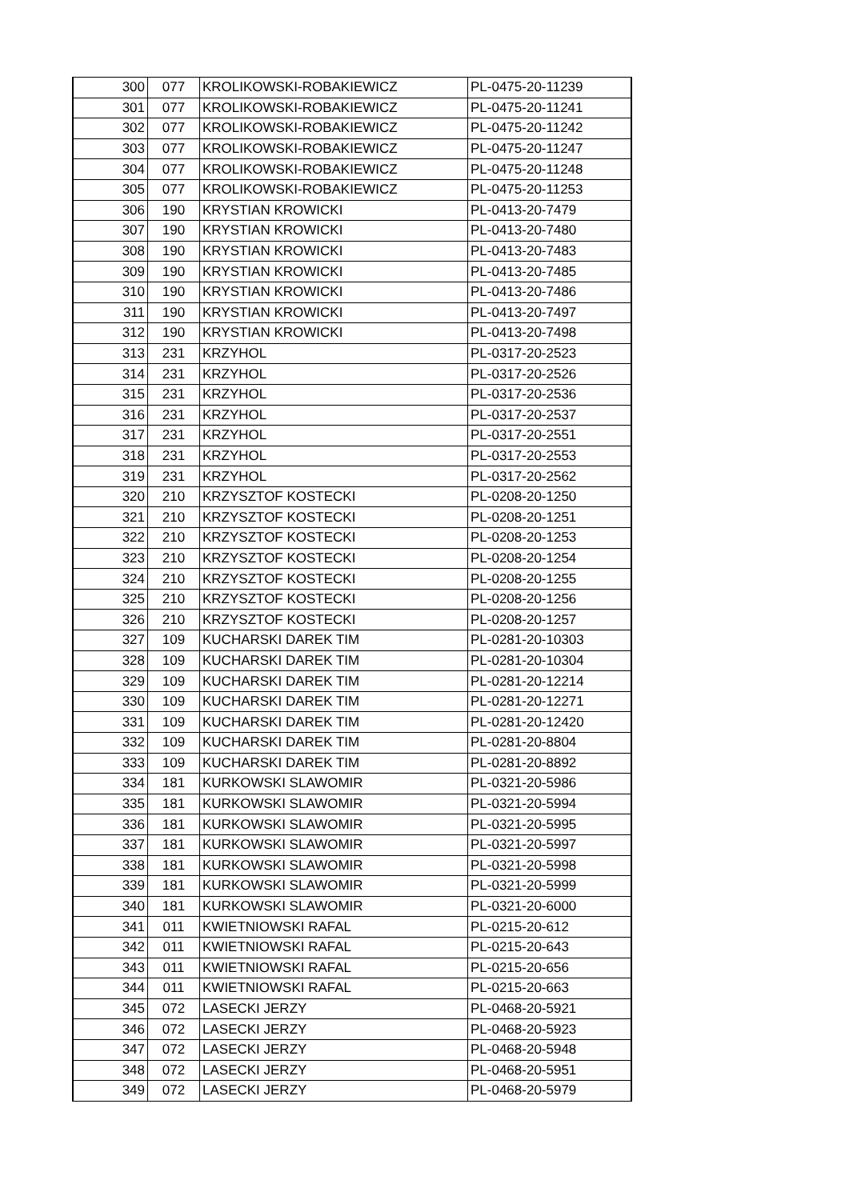| 300 | 077 | KROLIKOWSKI-ROBAKIEWICZ | PL-0475-20-11239 |
| 301 | 077 | KROLIKOWSKI-ROBAKIEWICZ | PL-0475-20-11241 |
| 302 | 077 | KROLIKOWSKI-ROBAKIEWICZ | PL-0475-20-11242 |
| 303 | 077 | KROLIKOWSKI-ROBAKIEWICZ | PL-0475-20-11247 |
| 304 | 077 | KROLIKOWSKI-ROBAKIEWICZ | PL-0475-20-11248 |
| 305 | 077 | KROLIKOWSKI-ROBAKIEWICZ | PL-0475-20-11253 |
| 306 | 190 | KRYSTIAN KROWICKI | PL-0413-20-7479 |
| 307 | 190 | KRYSTIAN KROWICKI | PL-0413-20-7480 |
| 308 | 190 | KRYSTIAN KROWICKI | PL-0413-20-7483 |
| 309 | 190 | KRYSTIAN KROWICKI | PL-0413-20-7485 |
| 310 | 190 | KRYSTIAN KROWICKI | PL-0413-20-7486 |
| 311 | 190 | KRYSTIAN KROWICKI | PL-0413-20-7497 |
| 312 | 190 | KRYSTIAN KROWICKI | PL-0413-20-7498 |
| 313 | 231 | KRZYHOL | PL-0317-20-2523 |
| 314 | 231 | KRZYHOL | PL-0317-20-2526 |
| 315 | 231 | KRZYHOL | PL-0317-20-2536 |
| 316 | 231 | KRZYHOL | PL-0317-20-2537 |
| 317 | 231 | KRZYHOL | PL-0317-20-2551 |
| 318 | 231 | KRZYHOL | PL-0317-20-2553 |
| 319 | 231 | KRZYHOL | PL-0317-20-2562 |
| 320 | 210 | KRZYSZTOF KOSTECKI | PL-0208-20-1250 |
| 321 | 210 | KRZYSZTOF KOSTECKI | PL-0208-20-1251 |
| 322 | 210 | KRZYSZTOF KOSTECKI | PL-0208-20-1253 |
| 323 | 210 | KRZYSZTOF KOSTECKI | PL-0208-20-1254 |
| 324 | 210 | KRZYSZTOF KOSTECKI | PL-0208-20-1255 |
| 325 | 210 | KRZYSZTOF KOSTECKI | PL-0208-20-1256 |
| 326 | 210 | KRZYSZTOF KOSTECKI | PL-0208-20-1257 |
| 327 | 109 | KUCHARSKI DAREK TIM | PL-0281-20-10303 |
| 328 | 109 | KUCHARSKI DAREK TIM | PL-0281-20-10304 |
| 329 | 109 | KUCHARSKI DAREK TIM | PL-0281-20-12214 |
| 330 | 109 | KUCHARSKI DAREK TIM | PL-0281-20-12271 |
| 331 | 109 | KUCHARSKI DAREK TIM | PL-0281-20-12420 |
| 332 | 109 | KUCHARSKI DAREK TIM | PL-0281-20-8804 |
| 333 | 109 | KUCHARSKI DAREK TIM | PL-0281-20-8892 |
| 334 | 181 | KURKOWSKI SLAWOMIR | PL-0321-20-5986 |
| 335 | 181 | KURKOWSKI SLAWOMIR | PL-0321-20-5994 |
| 336 | 181 | KURKOWSKI SLAWOMIR | PL-0321-20-5995 |
| 337 | 181 | KURKOWSKI SLAWOMIR | PL-0321-20-5997 |
| 338 | 181 | KURKOWSKI SLAWOMIR | PL-0321-20-5998 |
| 339 | 181 | KURKOWSKI SLAWOMIR | PL-0321-20-5999 |
| 340 | 181 | KURKOWSKI SLAWOMIR | PL-0321-20-6000 |
| 341 | 011 | KWIETNIOWSKI RAFAL | PL-0215-20-612 |
| 342 | 011 | KWIETNIOWSKI RAFAL | PL-0215-20-643 |
| 343 | 011 | KWIETNIOWSKI RAFAL | PL-0215-20-656 |
| 344 | 011 | KWIETNIOWSKI RAFAL | PL-0215-20-663 |
| 345 | 072 | LASECKI JERZY | PL-0468-20-5921 |
| 346 | 072 | LASECKI JERZY | PL-0468-20-5923 |
| 347 | 072 | LASECKI JERZY | PL-0468-20-5948 |
| 348 | 072 | LASECKI JERZY | PL-0468-20-5951 |
| 349 | 072 | LASECKI JERZY | PL-0468-20-5979 |